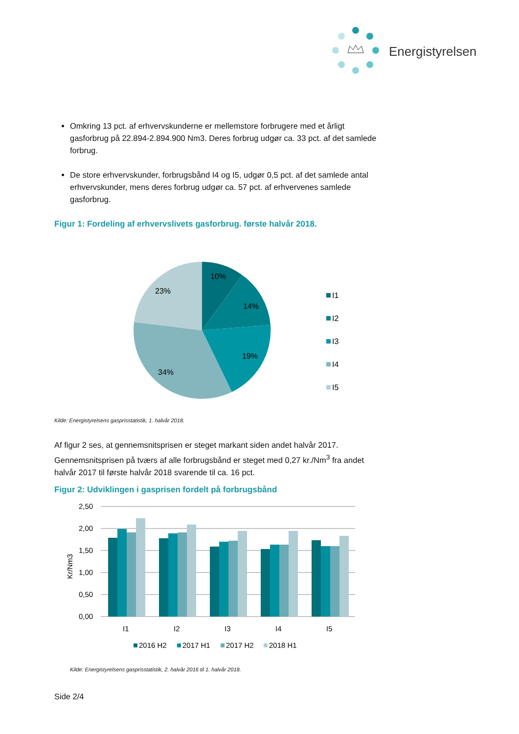Energistyrelsen
Omkring 13 pct. af erhvervskunderne er mellemstore forbrugere med et årligt gasforbrug på 22.894-2.894.900 Nm3. Deres forbrug udgør ca. 33 pct. af det samlede forbrug.
De store erhvervskunder, forbrugsbånd I4 og I5, udgør 0,5 pct. af det samlede antal erhvervskunder, mens deres forbrug udgør ca. 57 pct. af erhvervenes samlede gasforbrug.
Figur 1: Fordeling af erhvervslivets gasforbrug. første halvår 2018.
10%
14%
19%
34%
23%
I1
I2
I3
I4
I5
Kilde: Energistyrelsens gasprisstatistik, 1. halvår 2018.
Af figur 2 ses, at gennemsnitsprisen er steget markant siden andet halvår 2017. Gennemsnitsprisen på tværs af alle forbrugsbånd er steget med 0,27 kr./Nm<sup>3</sup> fra andet halvår 2017 til første halvår 2018 svarende til ca. 16 pct.
Figur 2: Udviklingen i gasprisen fordelt på forbrugsbånd
2,50
2,00
1,50
1,00
0,50
0,00
Kr/Nm3
I1
I2
I3
I4
I5
2016 H2
2017 H1
2017 H2
2018 H1
Kilde: Energistyrelsens gasprisstatistik, 2. halvår 2016 til 1. halvår 2018.
Side 2/4